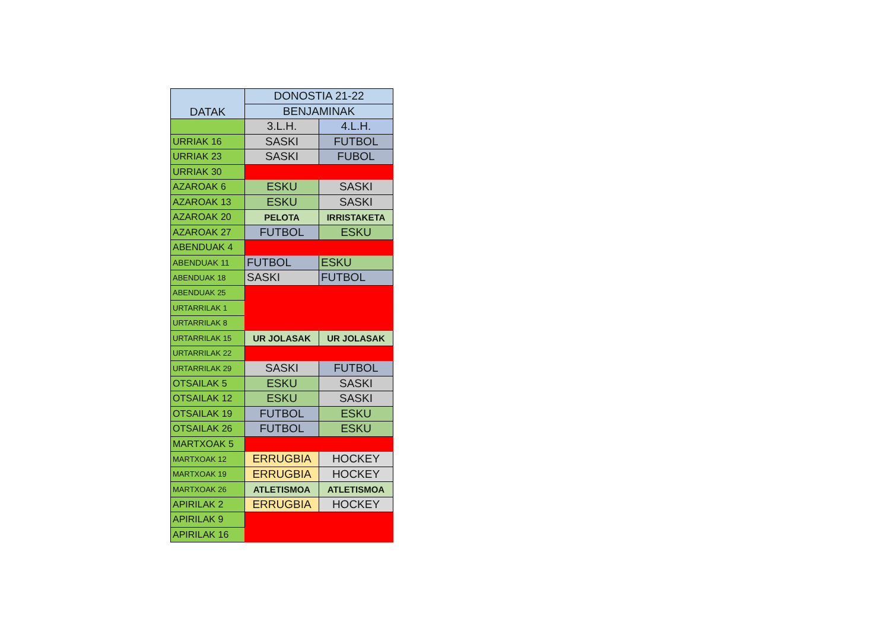| DATAK | DONOSTIA 21-22 | |
| --- | --- | --- |
| | BENJAMINAK | |
| | 3.L.H. | 4.L.H. |
| URRIAK 16 | SASKI | FUTBOL |
| URRIAK 23 | SASKI | FUBOL |
| URRIAK 30 | | |
| AZAROAK 6 | ESKU | SASKI |
| AZAROAK 13 | ESKU | SASKI |
| AZAROAK 20 | PELOTA | IRRISTAKETA |
| AZAROAK 27 | FUTBOL | ESKU |
| ABENDUAK 4 | | |
| ABENDUAK 11 | FUTBOL | ESKU |
| ABENDUAK 18 | SASKI | FUTBOL |
| ABENDUAK 25 | | |
| URTARRILAK 1 | | |
| URTARRILAK 8 | | |
| URTARRILAK 15 | UR JOLASAK | UR JOLASAK |
| URTARRILAK 22 | | |
| URTARRILAK 29 | SASKI | FUTBOL |
| OTSAILAK 5 | ESKU | SASKI |
| OTSAILAK 12 | ESKU | SASKI |
| OTSAILAK 19 | FUTBOL | ESKU |
| OTSAILAK 26 | FUTBOL | ESKU |
| MARTXOAK 5 | | |
| MARTXOAK 12 | ERRUGBIA | HOCKEY |
| MARTXOAK 19 | ERRUGBIA | HOCKEY |
| MARTXOAK 26 | ATLETISMOA | ATLETISMOA |
| APIRILAK 2 | ERRUGBIA | HOCKEY |
| APIRILAK 9 | | |
| APIRILAK 16 | | |